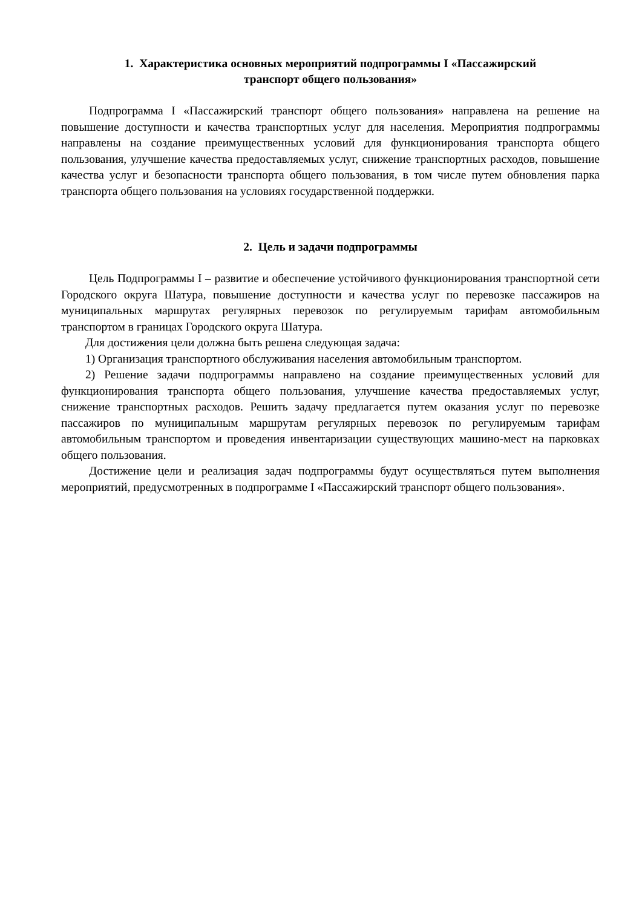1. Характеристика основных мероприятий подпрограммы I «Пассажирский
транспорт общего пользования»
Подпрограмма I «Пассажирский транспорт общего пользования» направлена на решение на повышение доступности и качества транспортных услуг для населения. Мероприятия подпрограммы направлены на создание преимущественных условий для функционирования транспорта общего пользования, улучшение качества предоставляемых услуг, снижение транспортных расходов, повышение качества услуг и безопасности транспорта общего пользования, в том числе путем обновления парка транспорта общего пользования на условиях государственной поддержки.
2. Цель и задачи подпрограммы
Цель Подпрограммы I – развитие и обеспечение устойчивого функционирования транспортной сети Городского округа Шатура, повышение доступности и качества услуг по перевозке пассажиров на муниципальных маршрутах регулярных перевозок по регулируемым тарифам автомобильным транспортом в границах Городского округа Шатура.
Для достижения цели должна быть решена следующая задача:
1) Организация транспортного обслуживания населения автомобильным транспортом.
2) Решение задачи подпрограммы направлено на создание преимущественных условий для функционирования транспорта общего пользования, улучшение качества предоставляемых услуг, снижение транспортных расходов. Решить задачу предлагается путем оказания услуг по перевозке пассажиров по муниципальным маршрутам регулярных перевозок по регулируемым тарифам автомобильным транспортом и проведения инвентаризации существующих машино-мест на парковках общего пользования.
Достижение цели и реализация задач подпрограммы будут осуществляться путем выполнения мероприятий, предусмотренных в подпрограмме I «Пассажирский транспорт общего пользования».